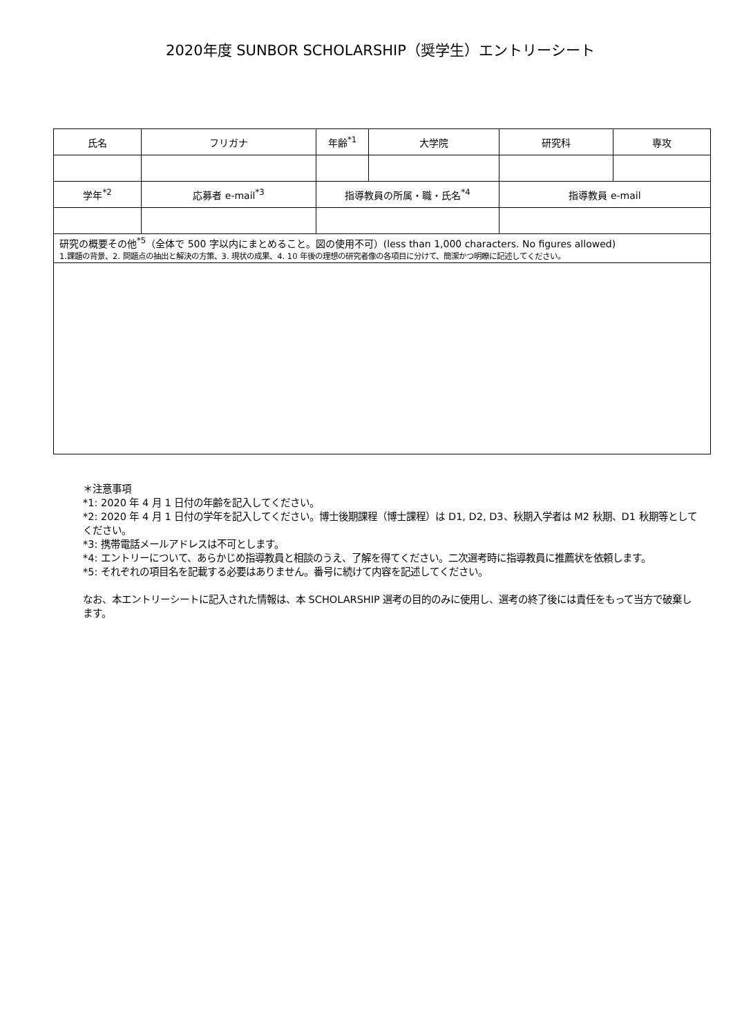2020年度 SUNBOR SCHOLARSHIP（奨学生）エントリーシート
| 氏名 | フリガナ | 年齢<sup>*1</sup> | 大学院 | 研究科 | 専攻 |
| 学年<sup>*2</sup> | 応募者 e-mail<sup>*3</sup> | 指導教員の所属・職・氏名<sup>*4</sup> | | 指導教員 e-mail | |
| 研究の概要その他<sup>*5</sup>（全体で 500 字以内にまとめること。図の使用不可）(less than 1,000 characters. No figures allowed) 1.課題の背景、2. 問題点の抽出と解決の方策、3. 現状の成果、4. 10 年後の理想の研究者像の各項目に分けて、簡潔かつ明瞭に記述してください。 | | | | | |
＊注意事項
*1: 2020 年 4 月 1 日付の年齢を記入してください。
*2: 2020 年 4 月 1 日付の学年を記入してください。博士後期課程（博士課程）は D1, D2, D3、秋期入学者は M2 秋期、D1 秋期等としてください。
*3: 携帯電話メールアドレスは不可とします。
*4: エントリーについて、あらかじめ指導教員と相談のうえ、了解を得てください。二次選考時に指導教員に推薦状を依頼します。
*5: それぞれの項目名を記載する必要はありません。番号に続けて内容を記述してください。
なお、本エントリーシートに記入された情報は、本 SCHOLARSHIP 選考の目的のみに使用し、選考の終了後には責任をもって当方で破棄します。